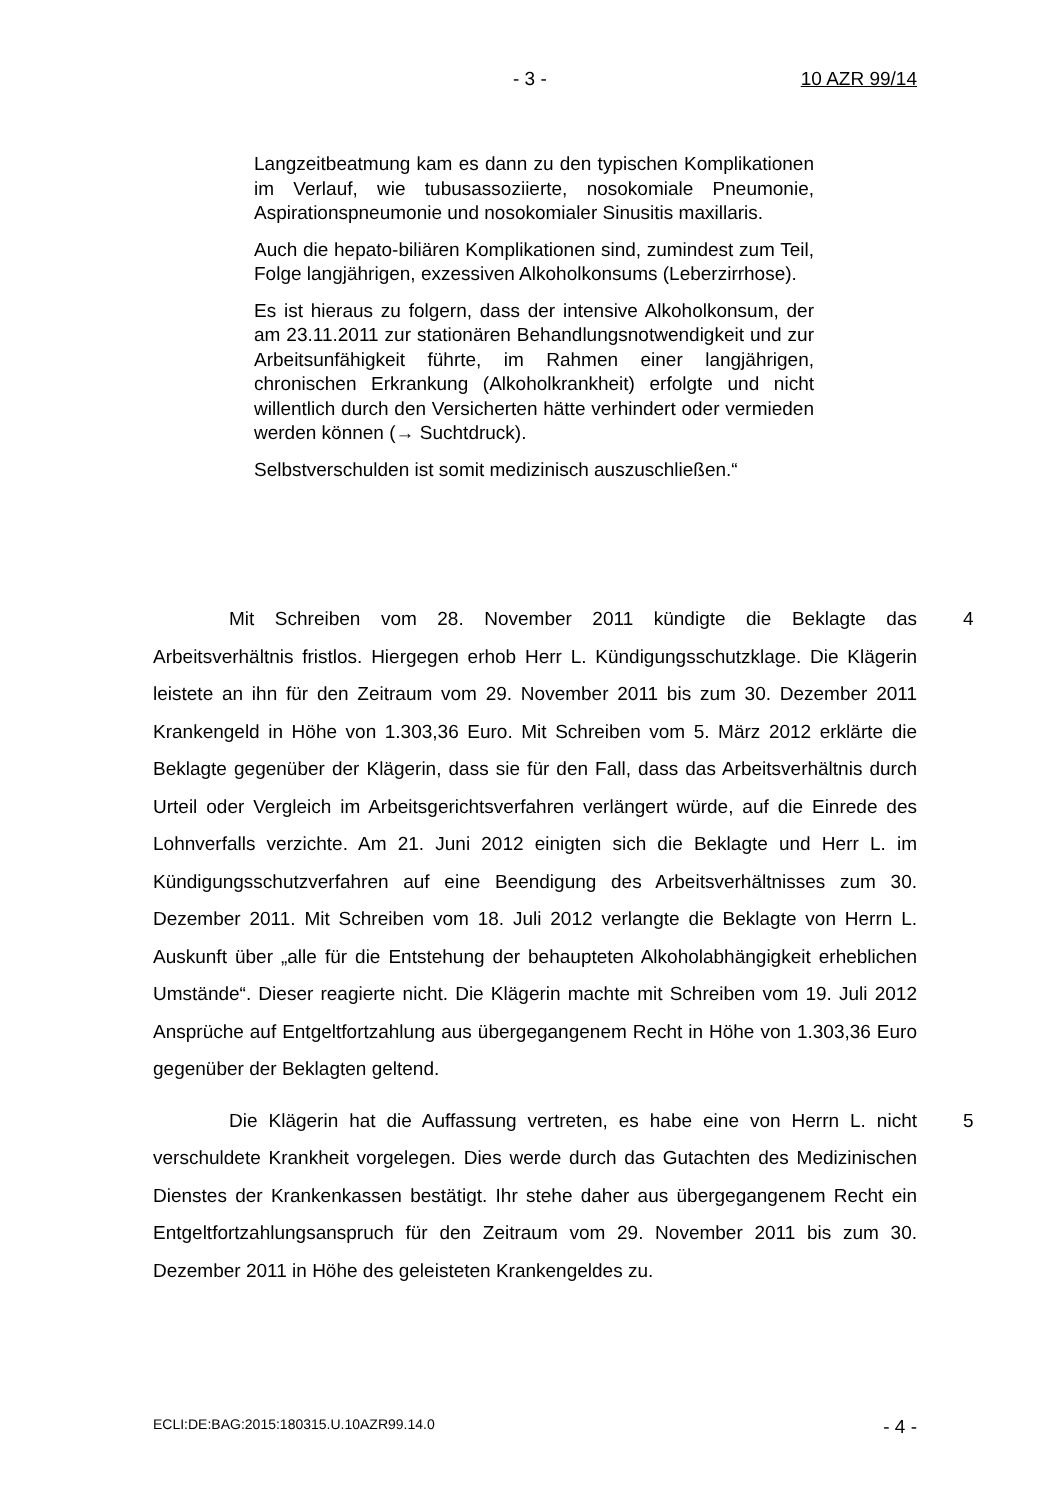- 3 - 10 AZR 99/14
Langzeitbeatmung kam es dann zu den typischen Komplikationen im Verlauf, wie tubusassoziierte, nosokomiale Pneumonie, Aspirationspneumonie und nosokomialer Sinusitis maxillaris.
Auch die hepato-biliären Komplikationen sind, zumindest zum Teil, Folge langjährigen, exzessiven Alkoholkonsums (Leberzirrhose).
Es ist hieraus zu folgern, dass der intensive Alkoholkonsum, der am 23.11.2011 zur stationären Behandlungsnotwendigkeit und zur Arbeitsunfähigkeit führte, im Rahmen einer langjährigen, chronischen Erkrankung (Alkoholkrankheit) erfolgte und nicht willentlich durch den Versicherten hätte verhindert oder vermieden werden können (→ Suchtdruck).
Selbstverschulden ist somit medizinisch auszuschließen.“
Mit Schreiben vom 28. November 2011 kündigte die Beklagte das Arbeitsverhältnis fristlos. Hiergegen erhob Herr L. Kündigungsschutzklage. Die Klägerin leistete an ihn für den Zeitraum vom 29. November 2011 bis zum 30. Dezember 2011 Krankengeld in Höhe von 1.303,36 Euro. Mit Schreiben vom 5. März 2012 erklärte die Beklagte gegenüber der Klägerin, dass sie für den Fall, dass das Arbeitsverhältnis durch Urteil oder Vergleich im Arbeitsgerichtsverfahren verlängert würde, auf die Einrede des Lohnverfalls verzichte. Am 21. Juni 2012 einigten sich die Beklagte und Herr L. im Kündigungsschutzverfahren auf eine Beendigung des Arbeitsverhältnisses zum 30. Dezember 2011. Mit Schreiben vom 18. Juli 2012 verlangte die Beklagte von Herrn L. Auskunft über „alle für die Entstehung der behaupteten Alkoholabhängigkeit erheblichen Umstände“. Dieser reagierte nicht. Die Klägerin machte mit Schreiben vom 19. Juli 2012 Ansprüche auf Entgeltfortzahlung aus übergegangenem Recht in Höhe von 1.303,36 Euro gegenüber der Beklagten geltend.
4
Die Klägerin hat die Auffassung vertreten, es habe eine von Herrn L. nicht verschuldete Krankheit vorgelegen. Dies werde durch das Gutachten des Medizinischen Dienstes der Krankenkassen bestätigt. Ihr stehe daher aus übergegangenem Recht ein Entgeltfortzahlungsanspruch für den Zeitraum vom 29. November 2011 bis zum 30. Dezember 2011 in Höhe des geleisteten Krankengeldes zu.
5
ECLI:DE:BAG:2015:180315.U.10AZR99.14.0 - 4 -